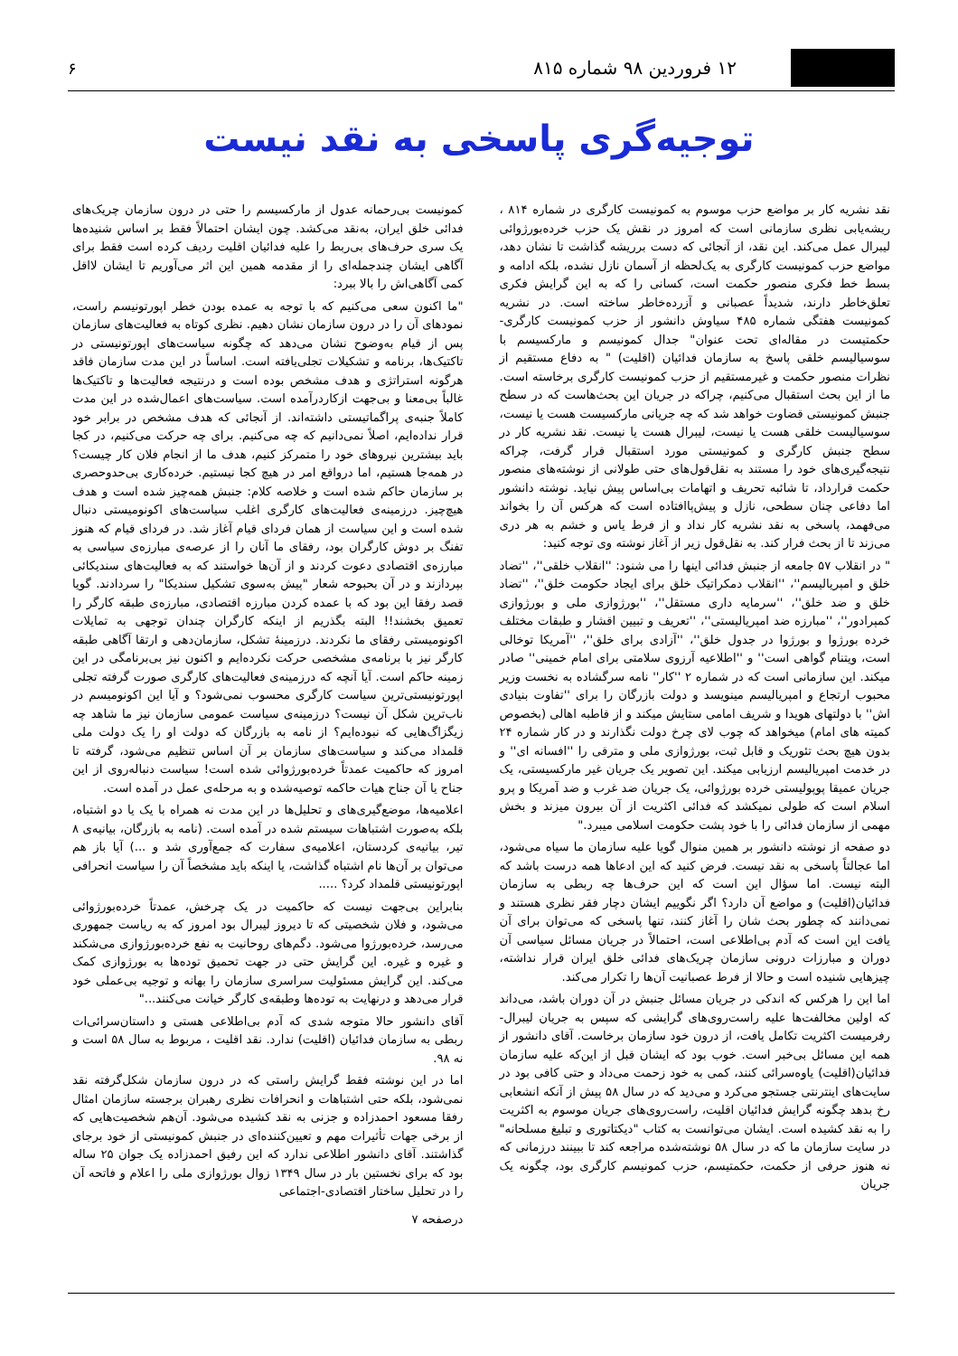۱۲ فروردین ۹۸ شماره ۸۱۵ ۶
توجیه‌گری پاسخی به نقد نیست
نقد نشریه کار بر مواضع حزب موسوم به کمونیست کارگری در شماره ۸۱۴ ، ریشه‌یابی نظری سازمانی است که امروز در نقش یک حزب خرده‌بورژوائی لیبرال عمل می‌کند. این نقد، از آنجائی که دست برریشه گذاشت تا نشان دهد، مواضع حزب کمونیست کارگری به یک‌لحظه از آسمان نازل نشده، بلکه ادامه و بسط خط فکری منصور حکمت است، کسانی را که به این گرایش فکری تعلق‌خاطر دارند، شدیداً عصبانی و آزرده‌خاطر ساخته است. در نشریه کمونیست هفتگی شماره ۴۸۵ سیاوش دانشور از حزب کمونیست کارگری- حکمتیست در مقاله‌ای تحت عنوان" جدال کمونیسم و مارکسیسم با سوسیالیسم خلقی پاسخ به سازمان فدائیان (اقلیت) " به دفاع مستقیم از نظرات منصور حکمت و غیرمستقیم از حزب کمونیست کارگری برخاسته است. ما از این بحث استقبال می‌کنیم، چراکه در جریان این بحث‌هاست که در سطح جنبش کمونیستی قضاوت خواهد شد که چه جریانی مارکسیست هست یا نیست، سوسیالیست خلقی هست یا نیست، لیبرال هست یا نیست. نقد نشریه کار در سطح جنبش کارگری و کمونیستی مورد استقبال قرار گرفت، چراکه نتیجه‌گیری‌های خود را مستند به نقل‌قول‌های حتی طولانی از نوشته‌های منصور حکمت قرارداد، تا شائبه تحریف و اتهامات بی‌اساس پیش نیاید. نوشته دانشور اما دفاعی چنان سطحی، نازل و پیش‌پاافتاده است که هرکس آن را بخواند می‌فهمد، پاسخی به نقد نشریه کار نداد و از فرط یاس و خشم به هر دری می‌زند تا از بحث فرار کند. به نقل‌قول زیر از آغاز نوشته وی توجه کنید:
" در انقلاب ۵۷ جامعه از جنبش فدائی اینها را می شنود: ''انقلاب خلقی''، ''تضاد خلق و امپریالیسم''، ''انقلاب دمکراتیک خلق برای ایجاد حکومت خلق''، ''تضاد خلق و ضد خلق''، ''سرمایه داری مستقل''، ''بورژوازی ملی و بورژوازی کمپرادور''، ''مبارزه ضد امپریالیستی''، ''تعریف و تبیین اقشار و طبقات مختلف خرده بورژوا و بورژوا در جدول خلق''، ''آزادی برای خلق''، ''آمریکا توخالی است، ویتنام گواهی است'' و ''اطلاعیه آرزوی سلامتی برای امام خمینی'' صادر میکند. این سازمانی است که در شماره ۲ ''کار'' نامه سرگشاده به نخست وزیر محبوب ارتجاع و امپریالیسم مینویسد و دولت بازرگان را برای ''تفاوت بنیادی اش'' با دولتهای هویدا و شریف امامی ستایش میکند و از قاطبه اهالی (بخصوص کمیته های امام) میخواهد که چوب لای چرخ دولت نگذارند و در کار شماره ۲۴ بدون هیچ بحث تئوریک و قابل ثبت، بورژوازی ملی و مترقی را ''افسانه ای'' و در خدمت امپریالیسم ارزیابی میکند. این تصویر یک جریان غیر مارکسیستی، یک جریان عمیقا پوپولیستی خرده بورژوائی، یک جریان ضد غرب و ضد آمریکا و پرو اسلام است که طولی نمیکشد که فدائی اکثریت از آن بیرون میزند و بخش مهمی از سازمان فدائی را با خود پشت حکومت اسلامی میبرد."
دو صفحه از نوشته دانشور بر همین منوال گویا علیه سازمان ما سیاه می‌شود، اما عجالتاً پاسخی به نقد نیست. فرض کنید که این ادعاها همه درست باشد که البته نیست. اما سؤال این است که این حرف‌ها چه ربطی به سازمان فدائیان(اقلیت) و مواضع آن دارد؟ اگر نگوییم ایشان دچار فقر نظری هستند و نمی‌دانند که چطور بحث شان را آغاز کنند، تنها پاسخی که می‌توان برای آن یافت این است که آدم بی‌اطلاعی است، احتمالاً در جریان مسائل سیاسی آن دوران و مبارزات درونی سازمان چریک‌های فدائی خلق ایران قرار نداشته، چیزهایی شنیده است و حالا از فرط عصبانیت آن‌ها را تکرار می‌کند.
اما این را هرکس که اندکی در جریان مسائل جنبش در آن دوران باشد، می‌داند که اولین مخالفت‌ها علیه راست‌روی‌های گرایشی که سپس به جریان لیبرال- رفرمیست اکثریت تکامل یافت، از درون خود سازمان برخاست. آقای دانشور از همه این مسائل بی‌خبر است. خوب بود که ایشان قبل از این‌که علیه سازمان فدائیان(اقلیت) یاوه‌سرائی کنند، کمی به خود زحمت می‌داد و حتی کافی بود در سایت‌های اینترنتی جستجو می‌کرد و می‌دید که در سال ۵۸ پیش از آنکه انشعابی رخ بدهد چگونه گرایش فدائیان اقلیت، راست‌روی‌های جریان موسوم به اکثریت را به نقد کشیده است. ایشان می‌توانست به کتاب "دیکتاتوری و تبلیغ مسلحانه" در سایت سازمان ما که در سال ۵۸ نوشته‌شده مراجعه کند تا ببینند درزمانی که نه هنوز حرفی از حکمت، حکمتیسم، حزب کمونیسم کارگری بود، چگونه یک جریان
کمونیست بی‌رحمانه عدول از مارکسیسم را حتی در درون سازمان چریک‌های فدائی خلق ایران، به‌نقد می‌کشد. چون ایشان احتمالاً فقط بر اساس شنیده‌ها یک سری حرف‌های بی‌ربط را علیه فدائیان اقلیت ردیف کرده است فقط برای آگاهی ایشان چندجمله‌ای را از مقدمه همین این اثر می‌آوریم تا ایشان لااقل کمی آگاهی‌اش را بالا ببرد:
"ما اکنون سعی می‌کنیم که با توجه به عمده بودن خطر اپورتونیسم راست، نمودهای آن را در درون سازمان نشان دهیم. نظری کوتاه به فعالیت‌های سازمان پس از قیام به‌وضوح نشان می‌دهد که چگونه سیاست‌های اپورتونیستی در تاکتیک‌ها، برنامه و تشکیلات تجلی‌یافته است. اساساً در این مدت سازمان فاقد هرگونه استراتژی و هدف مشخص بوده است و درنتیجه فعالیت‌ها و تاکتیک‌ها غالباً بی‌معنا و بی‌جهت ازکاردرآمده است. سیاست‌های اعمال‌شده در این مدت کاملاً جنبه‌ی پراگماتیستی داشته‌اند. از آنجائی که هدف مشخص در برابر خود قرار نداده‌ایم، اصلاً نمی‌دانیم که چه می‌کنیم. برای چه حرکت می‌کنیم، در کجا باید بیشترین نیروهای خود را متمرکز کنیم، هدف ما از انجام فلان کار چیست؟ در همه‌جا هستیم، اما درواقع امر در هیچ کجا نیستیم. خرده‌کاری بی‌حدوحصری بر سازمان حاکم شده است و خلاصه کلام: جنبش همه‌چیز شده است و هدف هیچ‌چیز. درزمینه‌ی فعالیت‌های کارگری اغلب سیاست‌های اکونومیستی دنبال شده است و این سیاست از همان فردای قیام آغاز شد. در فردای قیام که هنوز تفنگ بر دوش کارگران بود، رفقای ما آنان را از عرصه‌ی مبارزه‌ی سیاسی به مبارزه‌ی اقتصادی دعوت کردند و از آن‌ها خواستند که به فعالیت‌های سندیکائی بپردازند و در آن بحبوحه شعار "پیش به‌سوی تشکیل سندیکا" را سردادند. گویا قصد رفقا این بود که با عمده کردن مبارزه اقتصادی، مبارزه‌ی طبقه کارگر را تعمیق بخشند!! البته بگذریم از اینکه کارگران چندان توجهی به تمایلات اکونومیستی رفقای ما نکردند. درزمینهٔ تشکل، سازمان‌دهی و ارتقا آگاهی طبقه کارگر نیز با برنامه‌ی مشخصی حرکت نکرده‌ایم و اکنون نیز بی‌برنامگی در این زمینه حاکم است. آیا آنچه که درزمینه‌ی فعالیت‌های کارگری صورت گرفته تجلی اپورتونیستی‌ترین سیاست کارگری محسوب نمی‌شود؟ و آیا این اکونومیسم در ناب‌ترین شکل آن نیست؟ درزمینه‌ی سیاست عمومی سازمان نیز ما شاهد چه زیگزاگ‌هایی که نبوده‌ایم؟ از نامه به بازرگان که دولت او را یک دولت ملی قلمداد می‌کند و سیاست‌های سازمان بر آن اساس تنظیم می‌شود، گرفته تا امروز که حاکمیت عمدتاً خرده‌بورژوائی شده است! سیاست دنباله‌روی از این جناح یا آن جناح هیات حاکمه توصیه‌شده و به مرحله‌ی عمل در آمده است.
اعلامیه‌ها، موضع‌گیری‌های و تحلیل‌ها در این مدت نه همراه با یک یا دو اشتباه، بلکه به‌صورت اشتباهات سیستم شده در آمده است. (نامه به بازرگان، بیانیه‌ی ۸ تیر، بیانیه‌ی کردستان، اعلامیه‌ی سفارت که جمع‌آوری شد و ...) آیا باز هم می‌توان بر آن‌ها نام اشتباه گذاشت، یا اینکه باید مشخصاً آن را سیاست انحرافی اپورتونیستی قلمداد کرد؟ .....
بنابراین بی‌جهت نیست که حاکمیت در یک چرخش، عمدتاً خرده‌بورژوائی می‌شود، و فلان شخصیتی که تا دیروز لیبرال بود امروز که به ریاست جمهوری می‌رسد، خرده‌بورژوا می‌شود. دگم‌های روحانیت به نفع خرده‌بورژوازی می‌شکند و غیره و غیره. این گرایش حتی در جهت تحمیق توده‌ها به بورژوازی کمک می‌کند. این گرایش مسئولیت سراسری سازمان را بهانه و توجیه بی‌عملی خود قرار می‌دهد و درنهایت به توده‌ها وطبقه‌ی کارگر خیانت می‌کنند..."
آقای دانشور حالا متوجه شدی که آدم بی‌اطلاعی هستی و داستان‌سرائی‌ات ربطی به سازمان فدائیان (اقلیت) ندارد. نقد اقلیت ، مربوط به سال ۵۸ است و نه ۹۸.
اما در این نوشته فقط گرایش راستی که در درون سازمان شکل‌گرفته نقد نمی‌شود، بلکه حتی اشتباهات و انحرافات نظری رهبران برجسته سازمان امثال رفقا مسعود احمدزاده و جزنی به نقد کشیده می‌شود. آن‌هم شخصیت‌هایی که از برخی جهات تأثیرات مهم و تعیین‌کننده‌ای در جنبش کمونیستی از خود برجای گذاشتند. آقای دانشور اطلاعی ندارد که این رفیق احمدزاده یک جوان ۲۵ ساله بود که برای نخستین بار در سال ۱۳۴۹ زوال بورژوازی ملی را اعلام و فاتحه آن را در تحلیل ساختار اقتصادی-اجتماعی
درصفحه ۷